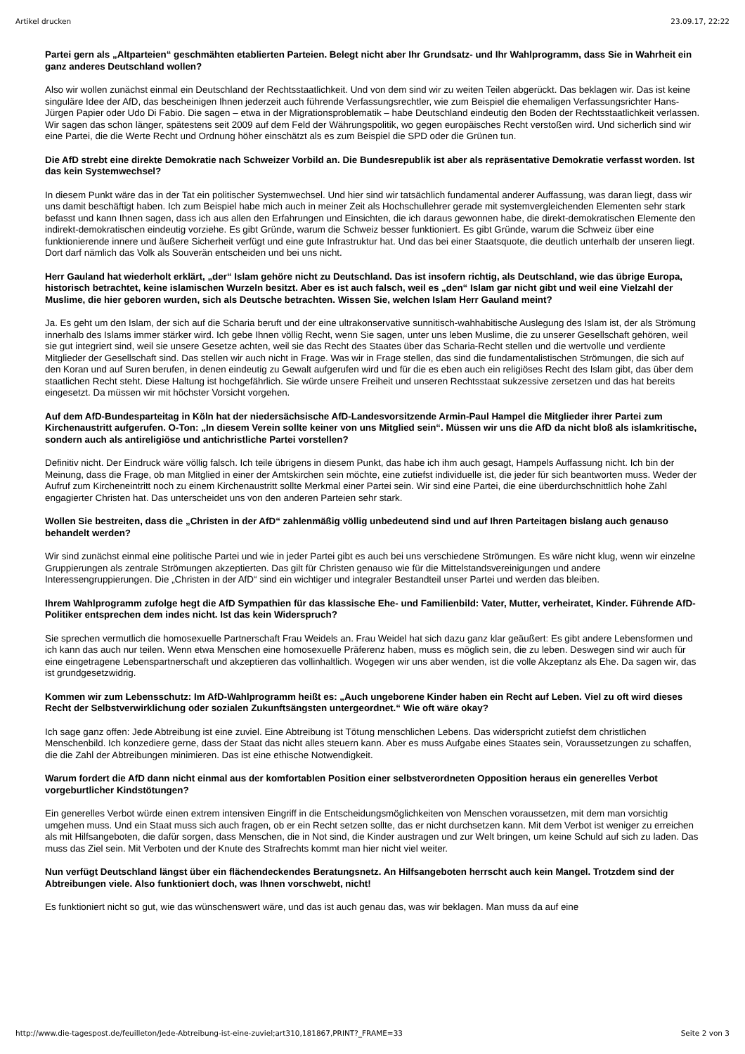Artikel drucken 23.09.17, 22:22
Partei gern als „Altparteien“ geschmähten etablierten Parteien. Belegt nicht aber Ihr Grundsatz- und Ihr Wahlprogramm, dass Sie in Wahrheit ein ganz anderes Deutschland wollen?
Also wir wollen zunächst einmal ein Deutschland der Rechtsstaatlichkeit. Und von dem sind wir zu weiten Teilen abgerückt. Das beklagen wir. Das ist keine singuläre Idee der AfD, das bescheinigen Ihnen jederzeit auch führende Verfassungsrechtler, wie zum Beispiel die ehemaligen Verfassungsrichter Hans-Jürgen Papier oder Udo Di Fabio. Die sagen – etwa in der Migrationsproblematik – habe Deutschland eindeutig den Boden der Rechtsstaatlichkeit verlassen. Wir sagen das schon länger, spätestens seit 2009 auf dem Feld der Währungspolitik, wo gegen europäisches Recht verstoßen wird. Und sicherlich sind wir eine Partei, die die Werte Recht und Ordnung höher einschätzt als es zum Beispiel die SPD oder die Grünen tun.
Die AfD strebt eine direkte Demokratie nach Schweizer Vorbild an. Die Bundesrepublik ist aber als repräsentative Demokratie verfasst worden. Ist das kein Systemwechsel?
In diesem Punkt wäre das in der Tat ein politischer Systemwechsel. Und hier sind wir tatsächlich fundamental anderer Auffassung, was daran liegt, dass wir uns damit beschäftigt haben. Ich zum Beispiel habe mich auch in meiner Zeit als Hochschullehrer gerade mit systemvergleichenden Elementen sehr stark befasst und kann Ihnen sagen, dass ich aus allen den Erfahrungen und Einsichten, die ich daraus gewonnen habe, die direkt-demokratischen Elemente den indirekt-demokratischen eindeutig vorziehe. Es gibt Gründe, warum die Schweiz besser funktioniert. Es gibt Gründe, warum die Schweiz über eine funktionierende innere und äußere Sicherheit verfügt und eine gute Infrastruktur hat. Und das bei einer Staatsquote, die deutlich unterhalb der unseren liegt. Dort darf nämlich das Volk als Souverän entscheiden und bei uns nicht.
Herr Gauland hat wiederholt erklärt, „der“ Islam gehöre nicht zu Deutschland. Das ist insofern richtig, als Deutschland, wie das übrige Europa, historisch betrachtet, keine islamischen Wurzeln besitzt. Aber es ist auch falsch, weil es „den“ Islam gar nicht gibt und weil eine Vielzahl der Muslime, die hier geboren wurden, sich als Deutsche betrachten. Wissen Sie, welchen Islam Herr Gauland meint?
Ja. Es geht um den Islam, der sich auf die Scharia beruft und der eine ultrakonservative sunnitisch-wahhabitische Auslegung des Islam ist, der als Strömung innerhalb des Islams immer stärker wird. Ich gebe Ihnen völlig Recht, wenn Sie sagen, unter uns leben Muslime, die zu unserer Gesellschaft gehören, weil sie gut integriert sind, weil sie unsere Gesetze achten, weil sie das Recht des Staates über das Scharia-Recht stellen und die wertvolle und verdiente Mitglieder der Gesellschaft sind. Das stellen wir auch nicht in Frage. Was wir in Frage stellen, das sind die fundamentalistischen Strömungen, die sich auf den Koran und auf Suren berufen, in denen eindeutig zu Gewalt aufgerufen wird und für die es eben auch ein religiöses Recht des Islam gibt, das über dem staatlichen Recht steht. Diese Haltung ist hochgefährlich. Sie würde unsere Freiheit und unseren Rechtsstaat sukzessive zersetzen und das hat bereits eingesetzt. Da müssen wir mit höchster Vorsicht vorgehen.
Auf dem AfD-Bundesparteitag in Köln hat der niedersächsische AfD-Landesvorsitzende Armin-Paul Hampel die Mitglieder ihrer Partei zum Kirchenaustritt aufgerufen. O-Ton: „In diesem Verein sollte keiner von uns Mitglied sein“. Müssen wir uns die AfD da nicht bloß als islamkritische, sondern auch als antireligiöse und antichristliche Partei vorstellen?
Definitiv nicht. Der Eindruck wäre völlig falsch. Ich teile übrigens in diesem Punkt, das habe ich ihm auch gesagt, Hampels Auffassung nicht. Ich bin der Meinung, dass die Frage, ob man Mitglied in einer der Amtskirchen sein möchte, eine zutiefst individuelle ist, die jeder für sich beantworten muss. Weder der Aufruf zum Kircheneintritt noch zu einem Kirchenaustritt sollte Merkmal einer Partei sein. Wir sind eine Partei, die eine überdurchschnittlich hohe Zahl engagierter Christen hat. Das unterscheidet uns von den anderen Parteien sehr stark.
Wollen Sie bestreiten, dass die „Christen in der AfD“ zahlenmäßig völlig unbedeutend sind und auf Ihren Parteitagen bislang auch genauso behandelt werden?
Wir sind zunächst einmal eine politische Partei und wie in jeder Partei gibt es auch bei uns verschiedene Strömungen. Es wäre nicht klug, wenn wir einzelne Gruppierungen als zentrale Strömungen akzeptierten. Das gilt für Christen genauso wie für die Mittelstandsvereinigungen und andere Interessengruppierungen. Die „Christen in der AfD“ sind ein wichtiger und integraler Bestandteil unser Partei und werden das bleiben.
Ihrem Wahlprogramm zufolge hegt die AfD Sympathien für das klassische Ehe- und Familienbild: Vater, Mutter, verheiratet, Kinder. Führende AfD-Politiker entsprechen dem indes nicht. Ist das kein Widerspruch?
Sie sprechen vermutlich die homosexuelle Partnerschaft Frau Weidels an. Frau Weidel hat sich dazu ganz klar geäußert: Es gibt andere Lebensformen und ich kann das auch nur teilen. Wenn etwa Menschen eine homosexuelle Präferenz haben, muss es möglich sein, die zu leben. Deswegen sind wir auch für eine eingetragene Lebenspartnerschaft und akzeptieren das vollinhaltlich. Wogegen wir uns aber wenden, ist die volle Akzeptanz als Ehe. Da sagen wir, das ist grundgesetzwidrig.
Kommen wir zum Lebensschutz: Im AfD-Wahlprogramm heißt es: „Auch ungeborene Kinder haben ein Recht auf Leben. Viel zu oft wird dieses Recht der Selbstverwirklichung oder sozialen Zukunftsängsten untergeordnet.“ Wie oft wäre okay?
Ich sage ganz offen: Jede Abtreibung ist eine zuviel. Eine Abtreibung ist Tötung menschlichen Lebens. Das widerspricht zutiefst dem christlichen Menschenbild. Ich konzediere gerne, dass der Staat das nicht alles steuern kann. Aber es muss Aufgabe eines Staates sein, Voraussetzungen zu schaffen, die die Zahl der Abtreibungen minimieren. Das ist eine ethische Notwendigkeit.
Warum fordert die AfD dann nicht einmal aus der komfortablen Position einer selbstverordneten Opposition heraus ein generelles Verbot vorgeburtlicher Kindstötungen?
Ein generelles Verbot würde einen extrem intensiven Eingriff in die Entscheidungsmöglichkeiten von Menschen voraussetzen, mit dem man vorsichtig umgehen muss. Und ein Staat muss sich auch fragen, ob er ein Recht setzen sollte, das er nicht durchsetzen kann. Mit dem Verbot ist weniger zu erreichen als mit Hilfsangeboten, die dafür sorgen, dass Menschen, die in Not sind, die Kinder austragen und zur Welt bringen, um keine Schuld auf sich zu laden. Das muss das Ziel sein. Mit Verboten und der Knute des Strafrechts kommt man hier nicht viel weiter.
Nun verfügt Deutschland längst über ein flächendeckendes Beratungsnetz. An Hilfsangeboten herrscht auch kein Mangel. Trotzdem sind der Abtreibungen viele. Also funktioniert doch, was Ihnen vorschwebt, nicht!
Es funktioniert nicht so gut, wie das wünschenswert wäre, und das ist auch genau das, was wir beklagen. Man muss da auf eine
http://www.die-tagespost.de/feuilleton/Jede-Abtreibung-ist-eine-zuviel;art310,181867,PRINT?_FRAME=33 Seite 2 von 3